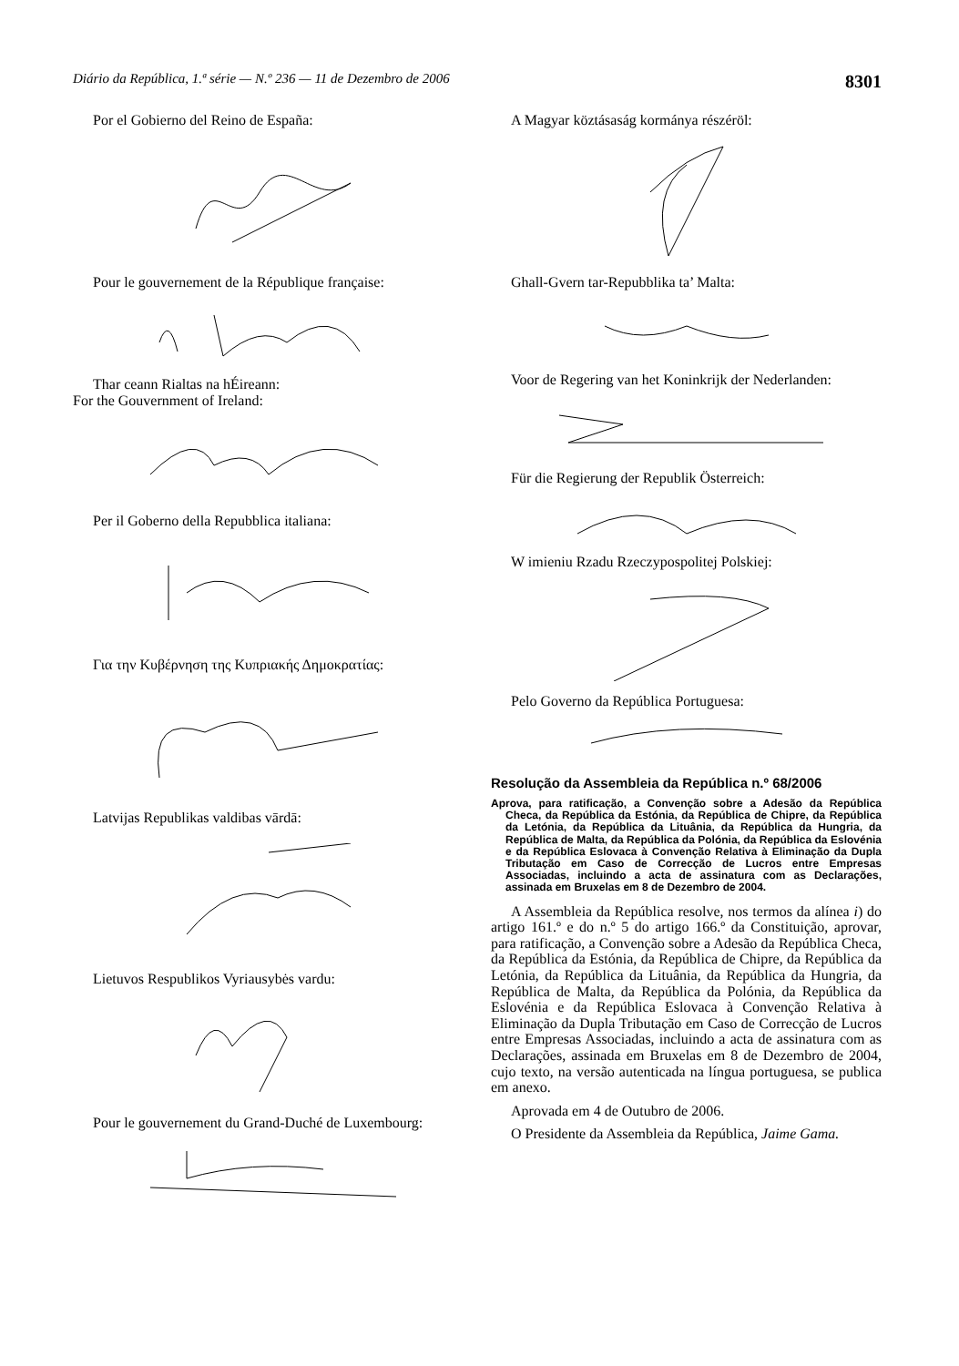Diário da República, 1.ª série — N.º 236 — 11 de Dezembro de 2006 8301
Por el Gobierno del Reino de España:
Pour le gouvernement de la République française:
Thar ceann Rialtas na hÉireann:
For the Gouvernment of Ireland:
Per il Goberno della Repubblica italiana:
Για την Κυβέρνηση της Κυπριακής Δημοκρατίας:
Latvijas Republikas valdibas vārdā:
Lietuvos Respublikos Vyriausybės vardu:
Pour le gouvernement du Grand-Duché de Luxembourg:
A Magyar köztásaság kormánya részéröl:
Ghall-Gvern tar-Repubblika ta’ Malta:
Voor de Regering van het Koninkrijk der Nederlanden:
Für die Regierung der Republik Österreich:
W imieniu Rzadu Rzeczypospolitej Polskiej:
Pelo Governo da República Portuguesa:
Resolução da Assembleia da República n.º 68/2006
Aprova, para ratificação, a Convenção sobre a Adesão da República Checa, da República da Estónia, da República de Chipre, da República da Letónia, da República da Lituânia, da República da Hungria, da República de Malta, da República da Polónia, da República da Eslovénia e da República Eslovaca à Convenção Relativa à Eliminação da Dupla Tributação em Caso de Correcção de Lucros entre Empresas Associadas, incluindo a acta de assinatura com as Declarações, assinada em Bruxelas em 8 de Dezembro de 2004.
A Assembleia da República resolve, nos termos da alínea i) do artigo 161.º e do n.º 5 do artigo 166.º da Constituição, aprovar, para ratificação, a Convenção sobre a Adesão da República Checa, da República da Estónia, da República de Chipre, da República da Letónia, da República da Lituânia, da República da Hungria, da República de Malta, da República da Polónia, da República da Eslovénia e da República Eslovaca à Convenção Relativa à Eliminação da Dupla Tributação em Caso de Correcção de Lucros entre Empresas Associadas, incluindo a acta de assinatura com as Declarações, assinada em Bruxelas em 8 de Dezembro de 2004, cujo texto, na versão autenticada na língua portuguesa, se publica em anexo.
Aprovada em 4 de Outubro de 2006.
O Presidente da Assembleia da República, Jaime Gama.